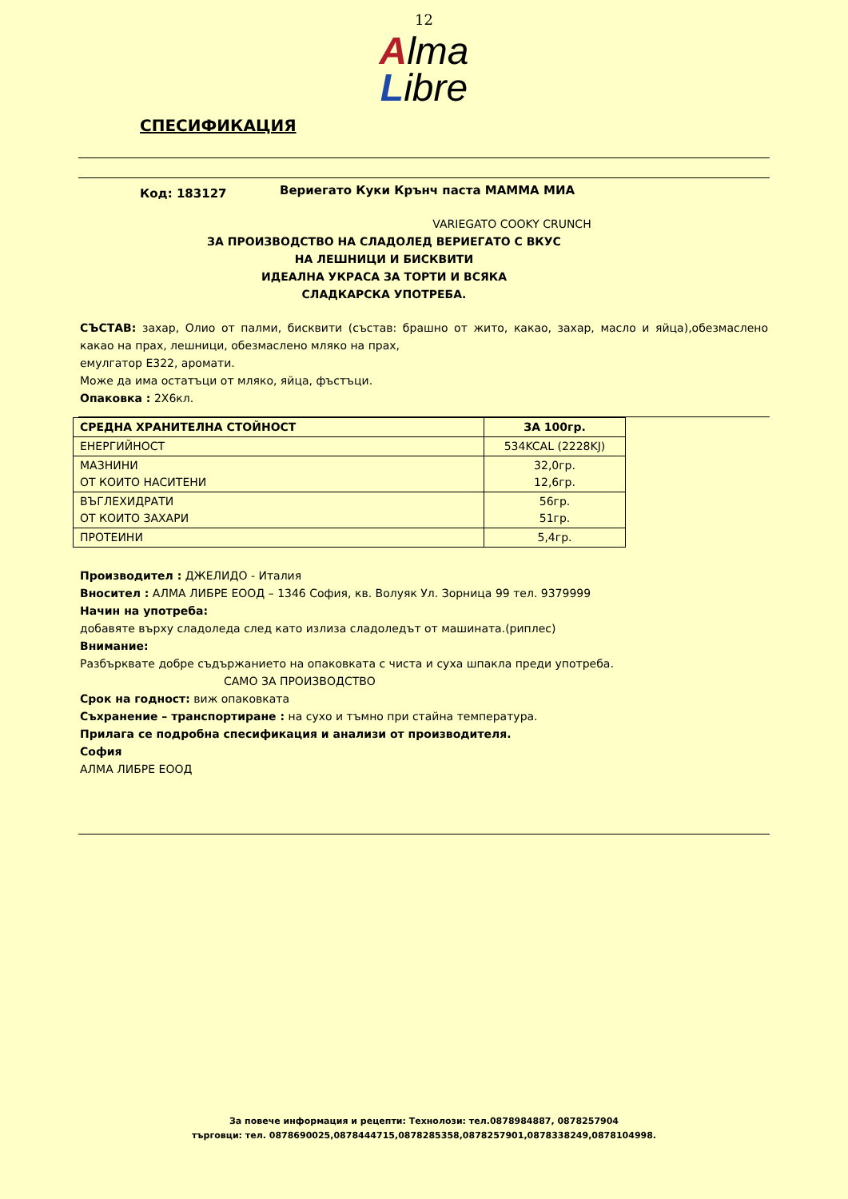12
Alma
Libre
СПЕСИФИКАЦИЯ
Код: 183127 Вериегато Куки Крънч паста МАММА МИА
VARIEGATO COOKY CRUNCH
ЗА ПРОИЗВОДСТВО НА СЛАДОЛЕД ВЕРИЕГАТО С ВКУС
НА ЛЕШНИЦИ И БИСКВИТИ
ИДЕАЛНА УКРАСА ЗА ТОРТИ И ВСЯКА
СЛАДКАРСКА УПОТРЕБА.
СЪСТАВ: захар, Олио от палми, бисквити (състав: брашно от жито, какао, захар, масло и яйца),обезмаслено какао на прах, лешници, обезмаслено мляко на прах,
емулгатор Е322, аромати.
Може да има остатъци от мляко, яйца, фъстъци.
Опаковка : 2Х6кл.
| СРЕДНА ХРАНИТЕЛНА СТОЙНОСТ | ЗА 100гр. |
| --- | --- |
| ЕНЕРГИЙНОСТ | 534KCAL (2228KJ) |
| МАЗНИНИ ОТ КОИТО НАСИТЕНИ | 32,0гр. 12,6гр. |
| ВЪГЛЕХИДРАТИ ОТ КОИТО ЗАХАРИ | 56гр. 51гр. |
| ПРОТЕИНИ | 5,4гр. |
Производител : ДЖЕЛИДО - Италия
Вносител : АЛМА ЛИБРЕ ЕООД – 1346 София, кв. Волуяк Ул. Зорница 99 тел. 9379999
Начин на употреба:
добавяте върху сладоледа след като излиза сладоледът от машината.(риплес)
Внимание:
Разбърквате добре съдържанието на опаковката с чиста и суха шпакла преди употреба.
САМО ЗА ПРОИЗВОДСТВО
Срок на годност: виж опаковката
Съхранение – транспортиране : на сухо и тъмно при стайна температура.
Прилага се подробна спесификация и анализи от производителя.
София
АЛМА ЛИБРЕ ЕООД
За повече информация и рецепти: Технолози: тел.0878984887, 0878257904
търговци: тел. 0878690025,0878444715,0878285358,0878257901,0878338249,0878104998.